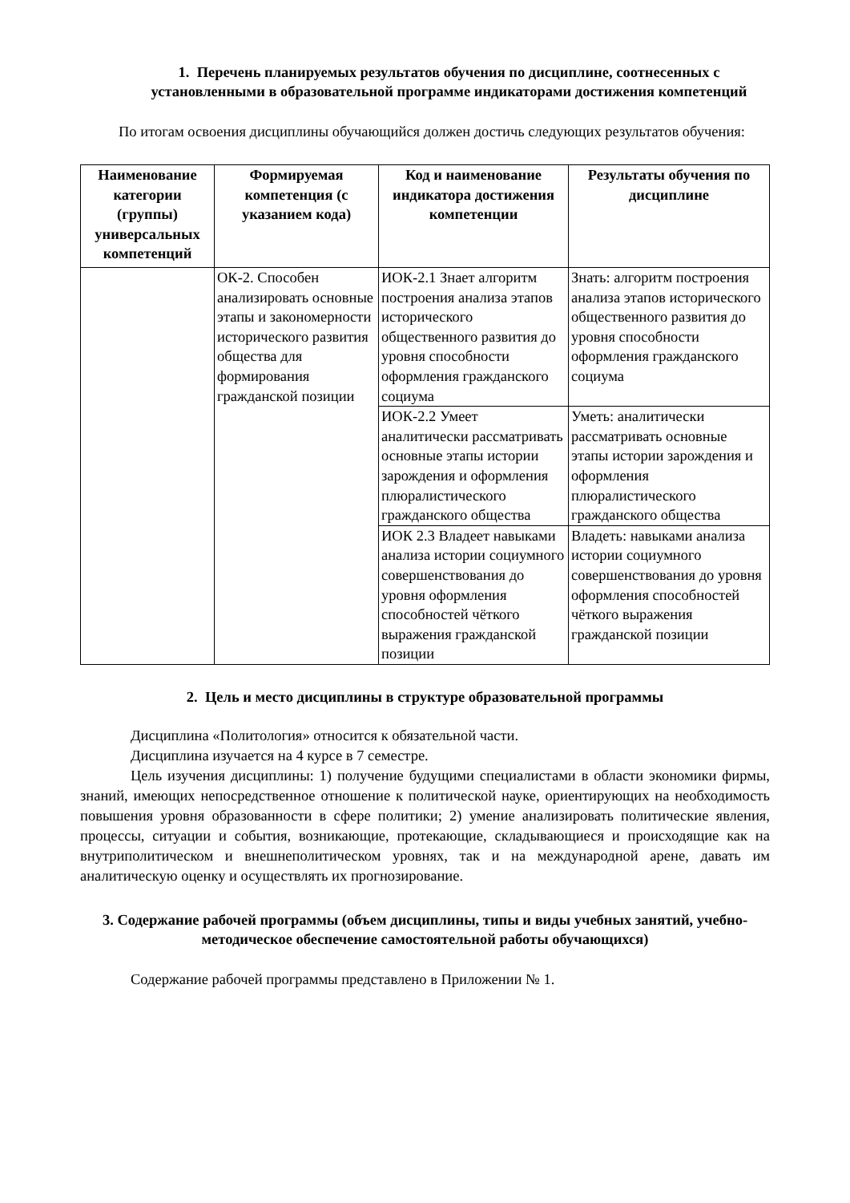1. Перечень планируемых результатов обучения по дисциплине, соотнесенных с установленными в образовательной программе индикаторами достижения компетенций
По итогам освоения дисциплины обучающийся должен достичь следующих результатов обучения:
| Наименование категории (группы) универсальных компетенций | Формируемая компетенция (с указанием кода) | Код и наименование индикатора достижения компетенции | Результаты обучения по дисциплине |
| --- | --- | --- | --- |
| | ОК-2. Способен анализировать основные этапы и закономерности исторического развития общества для формирования гражданской позиции | ИОК-2.1 Знает алгоритм построения анализа этапов исторического общественного развития до уровня способности оформления гражданского социума | Знать: алгоритм построения анализа этапов исторического общественного развития до уровня способности оформления гражданского социума |
| | | ИОК-2.2 Умеет аналитически рассматривать основные этапы истории зарождения и оформления плюралистического гражданского общества | Уметь: аналитически рассматривать основные этапы истории зарождения и оформления плюралистического гражданского общества |
| | | ИОК 2.3 Владеет навыками анализа истории социумного совершенствования до уровня оформления способностей чёткого выражения гражданской позиции | Владеть: навыками анализа истории социумного совершенствования до уровня оформления способностей чёткого выражения гражданской позиции |
2. Цель и место дисциплины в структуре образовательной программы
Дисциплина «Политология» относится к обязательной части.
Дисциплина изучается на 4 курсе в 7 семестре.
Цель изучения дисциплины: 1) получение будущими специалистами в области экономики фирмы, знаний, имеющих непосредственное отношение к политической науке, ориентирующих на необходимость повышения уровня образованности в сфере политики; 2) умение анализировать политические явления, процессы, ситуации и события, возникающие, протекающие, складывающиеся и происходящие как на внутриполитическом и внешнеполитическом уровнях, так и на международной арене, давать им аналитическую оценку и осуществлять их прогнозирование.
3. Содержание рабочей программы (объем дисциплины, типы и виды учебных занятий, учебно-методическое обеспечение самостоятельной работы обучающихся)
Содержание рабочей программы представлено в Приложении № 1.